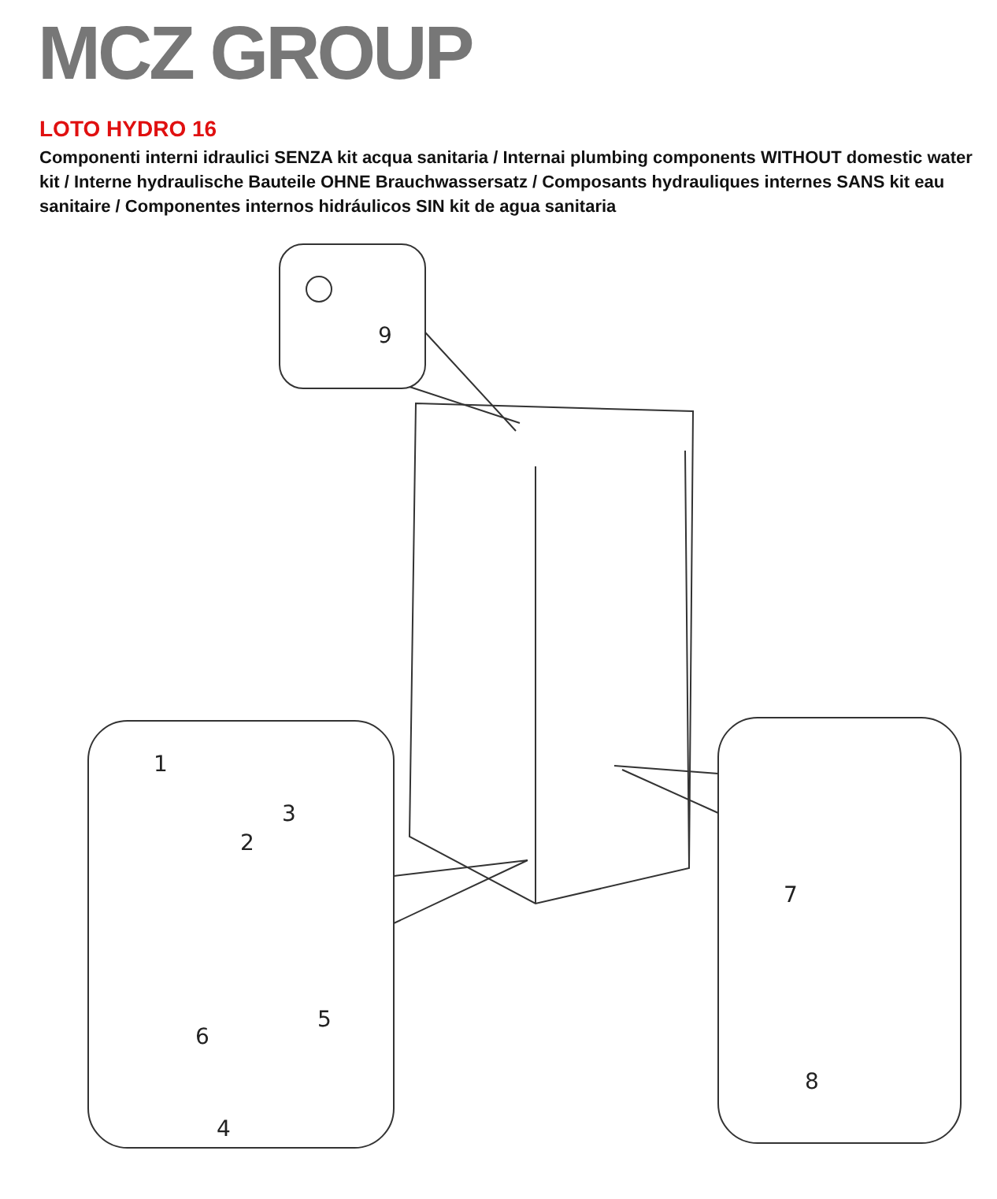MCZ GROUP
LOTO HYDRO 16
Componenti interni idraulici SENZA kit acqua sanitaria / Internai plumbing components WITHOUT domestic water kit / Interne hydraulische Bauteile OHNE Brauchwassersatz / Composants hydrauliques internes SANS kit eau sanitaire / Componentes internos hidráulicos SIN kit de agua sanitaria
9
1
2
3
4
5
6
7
8